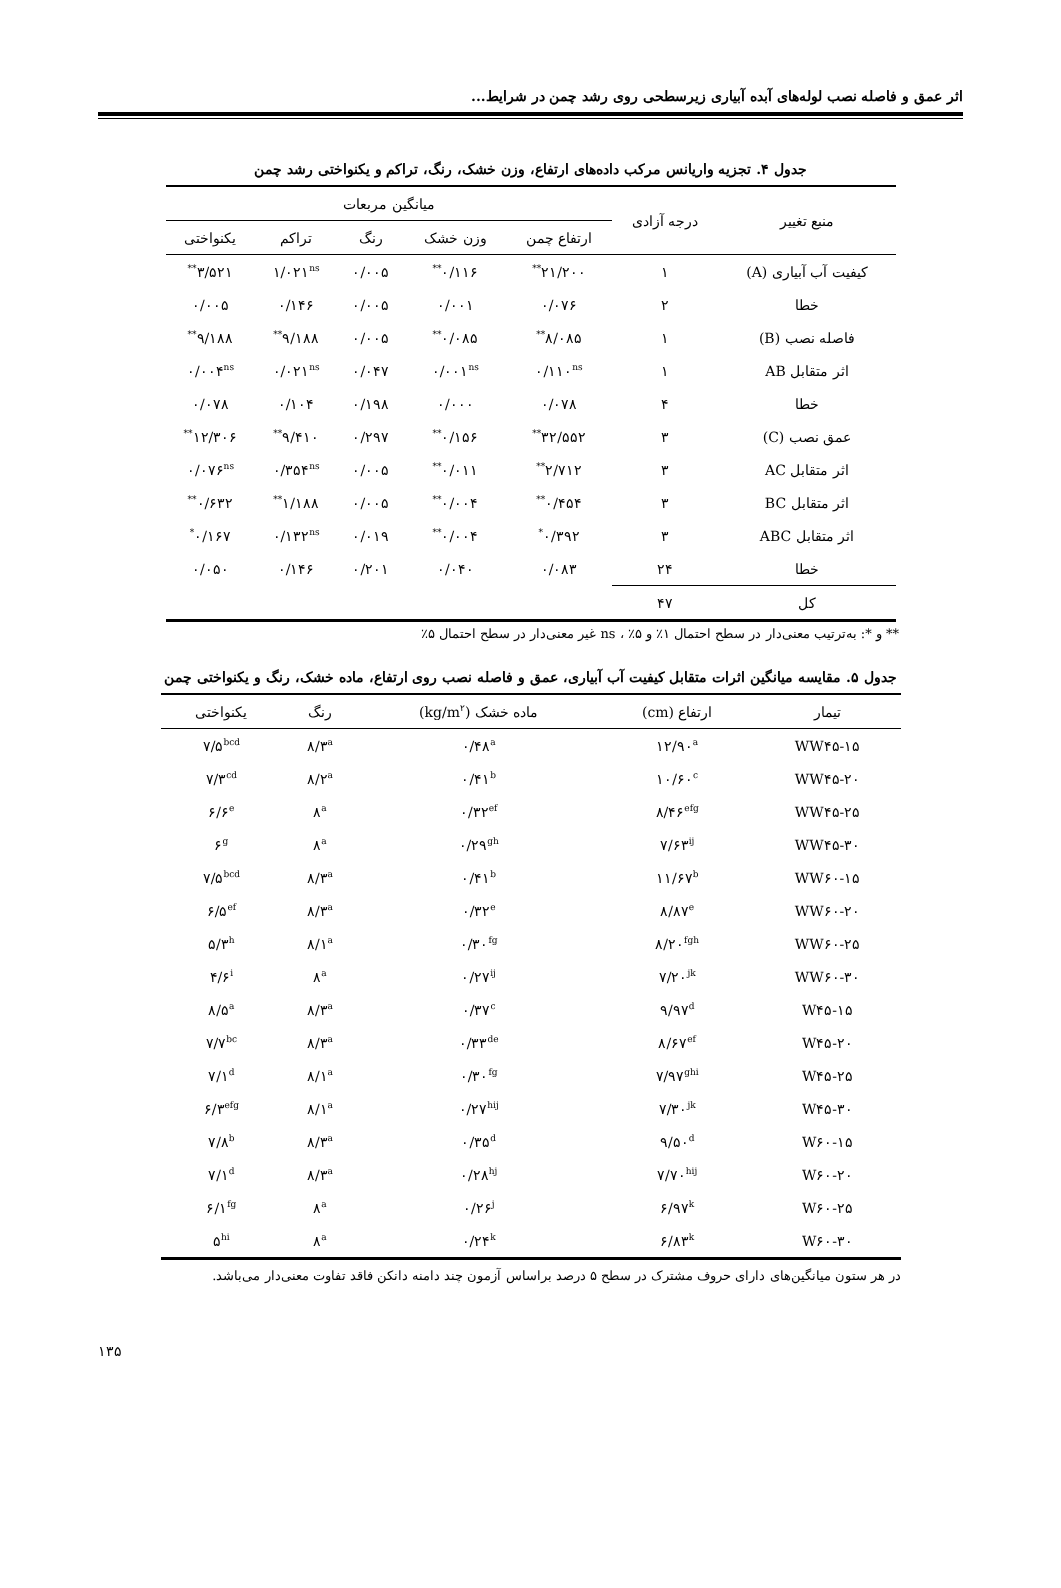اثر عمق و فاصله نصب لوله‌های آبده آبیاری زیرسطحی روی رشد چمن در شرایط...
جدول ۴. تجزیه واریانس مرکب داده‌های ارتفاع، وزن خشک، رنگ، تراکم و یکنواختی رشد چمن
| منبع تغییر | درجه آزادی | میانگین مربعات | | | | |
| --- | --- | --- | --- | --- | --- | --- |
| | | ارتفاع چمن | وزن خشک | رنگ | تراکم | یکنواختی |
| کیفیت آب آبیاری (A) | ۱ | ۲۱/۲۰۰<sup>**</sup> | ۰/۱۱۶<sup>**</sup> | ۰/۰۰۵ | ۱/۰۲۱<sup>ns</sup> | ۳/۵۲۱<sup>**</sup> |
| خطا | ۲ | ۰/۰۷۶ | ۰/۰۰۱ | ۰/۰۰۵ | ۰/۱۴۶ | ۰/۰۰۵ |
| فاصله نصب (B) | ۱ | ۸/۰۸۵<sup>**</sup> | ۰/۰۸۵<sup>**</sup> | ۰/۰۰۵ | ۹/۱۸۸<sup>**</sup> | ۹/۱۸۸<sup>**</sup> |
| اثر متقابل AB | ۱ | ۰/۱۱۰<sup>ns</sup> | ۰/۰۰۱<sup>ns</sup> | ۰/۰۴۷ | ۰/۰۲۱<sup>ns</sup> | ۰/۰۰۴<sup>ns</sup> |
| خطا | ۴ | ۰/۰۷۸ | ۰/۰۰۰ | ۰/۱۹۸ | ۰/۱۰۴ | ۰/۰۷۸ |
| عمق نصب (C) | ۳ | ۳۲/۵۵۲<sup>**</sup> | ۰/۱۵۶<sup>**</sup> | ۰/۲۹۷ | ۹/۴۱۰<sup>**</sup> | ۱۲/۳۰۶<sup>**</sup> |
| اثر متقابل AC | ۳ | ۲/۷۱۲<sup>**</sup> | ۰/۰۱۱<sup>**</sup> | ۰/۰۰۵ | ۰/۳۵۴<sup>ns</sup> | ۰/۰۷۶<sup>ns</sup> |
| اثر متقابل BC | ۳ | ۰/۴۵۴<sup>**</sup> | ۰/۰۰۴<sup>**</sup> | ۰/۰۰۵ | ۱/۱۸۸<sup>**</sup> | ۰/۶۳۲<sup>**</sup> |
| اثر متقابل ABC | ۳ | ۰/۳۹۲<sup>*</sup> | ۰/۰۰۴<sup>**</sup> | ۰/۰۱۹ | ۰/۱۳۲<sup>ns</sup> | ۰/۱۶۷<sup>*</sup> |
| خطا | ۲۴ | ۰/۰۸۳ | ۰/۰۴۰ | ۰/۲۰۱ | ۰/۱۴۶ | ۰/۰۵۰ |
| کل | ۴۷ | | | | | |
** و *: به‌ترتیب معنی‌دار در سطح احتمال ۱٪ و ۵٪ ، ns غیر معنی‌دار در سطح احتمال ۵٪
جدول ۵. مقایسه میانگین اثرات متقابل کیفیت آب آبیاری، عمق و فاصله نصب روی ارتفاع، ماده خشک، رنگ و یکنواختی چمن
| تیمار | ارتفاع (cm) | ماده خشک (kg/m<sup>۲</sup>) | رنگ | یکنواختی |
| --- | --- | --- | --- | --- |
| WW۴۵-۱۵ | ۱۲/۹۰<sup>a</sup> | ۰/۴۸<sup>a</sup> | ۸/۳<sup>a</sup> | ۷/۵<sup>bcd</sup> |
| WW۴۵-۲۰ | ۱۰/۶۰<sup>c</sup> | ۰/۴۱<sup>b</sup> | ۸/۲<sup>a</sup> | ۷/۳<sup>cd</sup> |
| WW۴۵-۲۵ | ۸/۴۶<sup>efg</sup> | ۰/۳۲<sup>ef</sup> | ۸<sup>a</sup> | ۶/۶<sup>e</sup> |
| WW۴۵-۳۰ | ۷/۶۳<sup>ij</sup> | ۰/۲۹<sup>gh</sup> | ۸<sup>a</sup> | ۶<sup>g</sup> |
| WW۶۰-۱۵ | ۱۱/۶۷<sup>b</sup> | ۰/۴۱<sup>b</sup> | ۸/۳<sup>a</sup> | ۷/۵<sup>bcd</sup> |
| WW۶۰-۲۰ | ۸/۸۷<sup>e</sup> | ۰/۳۲<sup>e</sup> | ۸/۳<sup>a</sup> | ۶/۵<sup>ef</sup> |
| WW۶۰-۲۵ | ۸/۲۰<sup>fgh</sup> | ۰/۳۰<sup>fg</sup> | ۸/۱<sup>a</sup> | ۵/۳<sup>h</sup> |
| WW۶۰-۳۰ | ۷/۲۰<sup>jk</sup> | ۰/۲۷<sup>ij</sup> | ۸<sup>a</sup> | ۴/۶<sup>i</sup> |
| W۴۵-۱۵ | ۹/۹۷<sup>d</sup> | ۰/۳۷<sup>c</sup> | ۸/۳<sup>a</sup> | ۸/۵<sup>a</sup> |
| W۴۵-۲۰ | ۸/۶۷<sup>ef</sup> | ۰/۳۳<sup>de</sup> | ۸/۳<sup>a</sup> | ۷/۷<sup>bc</sup> |
| W۴۵-۲۵ | ۷/۹۷<sup>ghi</sup> | ۰/۳۰<sup>fg</sup> | ۸/۱<sup>a</sup> | ۷/۱<sup>d</sup> |
| W۴۵-۳۰ | ۷/۳۰<sup>jk</sup> | ۰/۲۷<sup>hij</sup> | ۸/۱<sup>a</sup> | ۶/۳<sup>efg</sup> |
| W۶۰-۱۵ | ۹/۵۰<sup>d</sup> | ۰/۳۵<sup>d</sup> | ۸/۳<sup>a</sup> | ۷/۸<sup>b</sup> |
| W۶۰-۲۰ | ۷/۷۰<sup>hij</sup> | ۰/۲۸<sup>hj</sup> | ۸/۳<sup>a</sup> | ۷/۱<sup>d</sup> |
| W۶۰-۲۵ | ۶/۹۷<sup>k</sup> | ۰/۲۶<sup>j</sup> | ۸<sup>a</sup> | ۶/۱<sup>fg</sup> |
| W۶۰-۳۰ | ۶/۸۳<sup>k</sup> | ۰/۲۴<sup>k</sup> | ۸<sup>a</sup> | ۵<sup>hi</sup> |
در هر ستون میانگین‌های دارای حروف مشترک در سطح ۵ درصد براساس آزمون چند دامنه دانکن فاقد تفاوت معنی‌دار می‌باشد.
۱۳۵